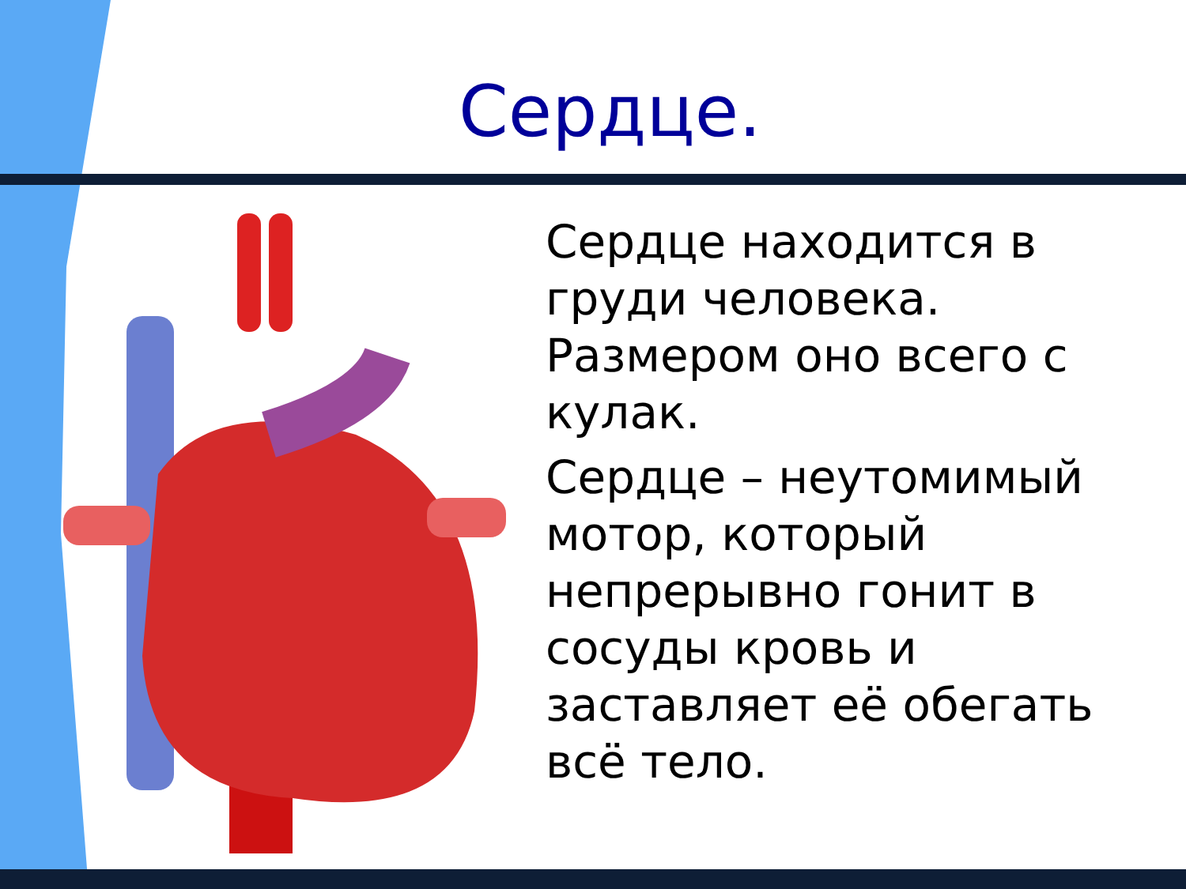Сердце.
Сердце находится в груди человека. Размером оно всего с кулак.
Сердце – неутомимый мотор, который непрерывно гонит в сосуды кровь и заставляет её обегать всё тело.